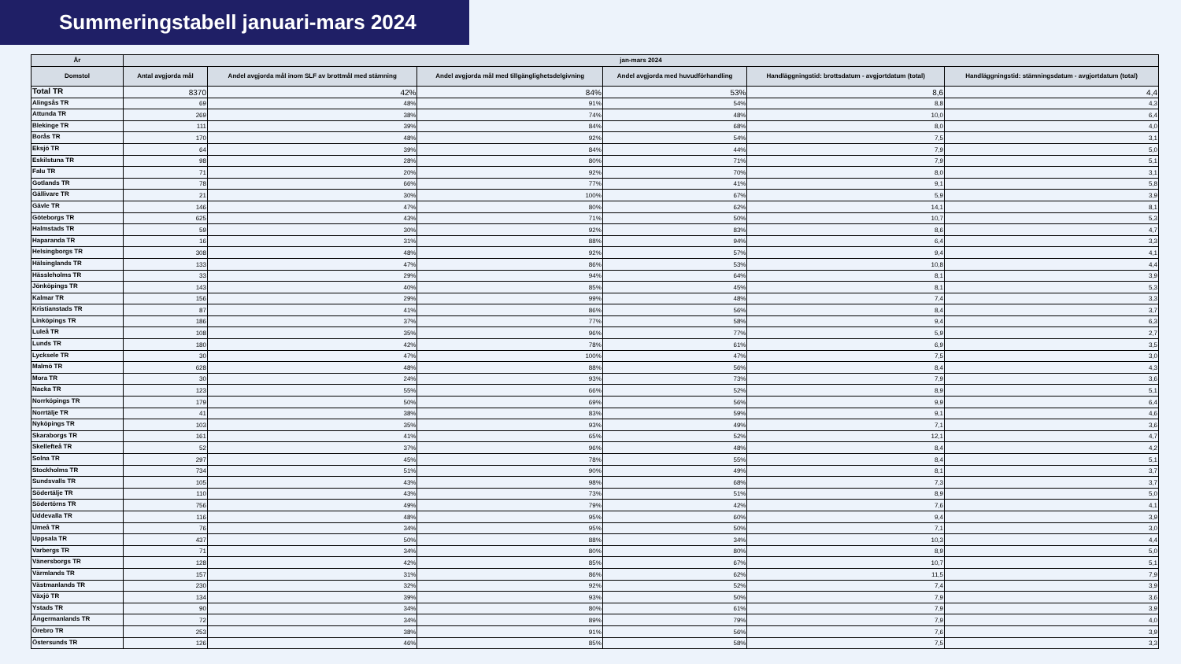Summeringstabell januari-mars 2024
| År | jan-mars 2024 | | | | | |
| --- | --- | --- | --- | --- | --- | --- |
| Domstol | Antal avgjorda mål | Andel avgjorda mål inom SLF av brottmål med stämning | Andel avgjorda mål med tillgänglighetsdelgivning | Andel avgjorda med huvudförhandling | Handläggningstid: brottsdatum - avgjortdatum (total) | Handläggningstid: stämningsdatum - avgjortdatum (total) |
| Total TR | 8370 | 42% | 84% | 53% | 8,6 | 4,4 |
| Alingsås TR | 69 | 48% | 91% | 54% | 8,8 | 4,3 |
| Attunda TR | 269 | 38% | 74% | 48% | 10,0 | 6,4 |
| Blekinge TR | 111 | 39% | 84% | 68% | 8,0 | 4,0 |
| Borås TR | 170 | 48% | 92% | 54% | 7,5 | 3,1 |
| Eksjö TR | 64 | 39% | 84% | 44% | 7,9 | 5,0 |
| Eskilstuna TR | 98 | 28% | 80% | 71% | 7,9 | 5,1 |
| Falu TR | 71 | 20% | 92% | 70% | 8,0 | 3,1 |
| Gotlands TR | 78 | 66% | 77% | 41% | 9,1 | 5,8 |
| Gällivare TR | 21 | 30% | 100% | 67% | 5,9 | 3,9 |
| Gävle TR | 146 | 47% | 80% | 62% | 14,1 | 8,1 |
| Göteborgs TR | 625 | 43% | 71% | 50% | 10,7 | 5,3 |
| Halmstads TR | 59 | 30% | 92% | 83% | 8,6 | 4,7 |
| Haparanda TR | 16 | 31% | 88% | 94% | 6,4 | 3,3 |
| Helsingborgs TR | 308 | 48% | 92% | 57% | 9,4 | 4,1 |
| Hälsinglands TR | 133 | 47% | 86% | 53% | 10,8 | 4,4 |
| Hässleholms TR | 33 | 29% | 94% | 64% | 8,1 | 3,9 |
| Jönköpings TR | 143 | 40% | 85% | 45% | 8,1 | 5,3 |
| Kalmar TR | 156 | 29% | 99% | 48% | 7,4 | 3,3 |
| Kristianstads TR | 87 | 41% | 86% | 56% | 8,4 | 3,7 |
| Linköpings TR | 186 | 37% | 77% | 58% | 9,4 | 6,3 |
| Luleå TR | 108 | 35% | 96% | 77% | 5,9 | 2,7 |
| Lunds TR | 180 | 42% | 78% | 61% | 6,9 | 3,5 |
| Lycksele TR | 30 | 47% | 100% | 47% | 7,5 | 3,0 |
| Malmö TR | 628 | 48% | 88% | 56% | 8,4 | 4,3 |
| Mora TR | 30 | 24% | 93% | 73% | 7,9 | 3,6 |
| Nacka TR | 123 | 55% | 66% | 52% | 8,9 | 5,1 |
| Norrköpings TR | 179 | 50% | 69% | 56% | 9,9 | 6,4 |
| Norrtälje TR | 41 | 38% | 83% | 59% | 9,1 | 4,6 |
| Nyköpings TR | 103 | 35% | 93% | 49% | 7,1 | 3,6 |
| Skaraborgs TR | 161 | 41% | 65% | 52% | 12,1 | 4,7 |
| Skellefteå TR | 52 | 37% | 96% | 48% | 8,4 | 4,2 |
| Solna TR | 297 | 45% | 78% | 55% | 8,4 | 5,1 |
| Stockholms TR | 734 | 51% | 90% | 49% | 8,1 | 3,7 |
| Sundsvalls TR | 105 | 43% | 98% | 68% | 7,3 | 3,7 |
| Södertälje TR | 110 | 43% | 73% | 51% | 8,9 | 5,0 |
| Södertörns TR | 756 | 49% | 79% | 42% | 7,6 | 4,1 |
| Uddevalla TR | 116 | 48% | 95% | 60% | 9,4 | 3,9 |
| Umeå TR | 76 | 34% | 95% | 50% | 7,1 | 3,0 |
| Uppsala TR | 437 | 50% | 88% | 34% | 10,3 | 4,4 |
| Varbergs TR | 71 | 34% | 80% | 80% | 8,9 | 5,0 |
| Vänersborgs TR | 128 | 42% | 85% | 67% | 10,7 | 5,1 |
| Värmlands TR | 157 | 31% | 86% | 62% | 11,5 | 7,9 |
| Västmanlands TR | 230 | 32% | 92% | 52% | 7,4 | 3,9 |
| Växjö TR | 134 | 39% | 93% | 50% | 7,9 | 3,6 |
| Ystads TR | 90 | 34% | 80% | 61% | 7,9 | 3,9 |
| Ångermanlands TR | 72 | 34% | 89% | 79% | 7,9 | 4,0 |
| Örebro TR | 253 | 38% | 91% | 56% | 7,6 | 3,9 |
| Östersunds TR | 126 | 46% | 85% | 58% | 7,5 | 3,3 |